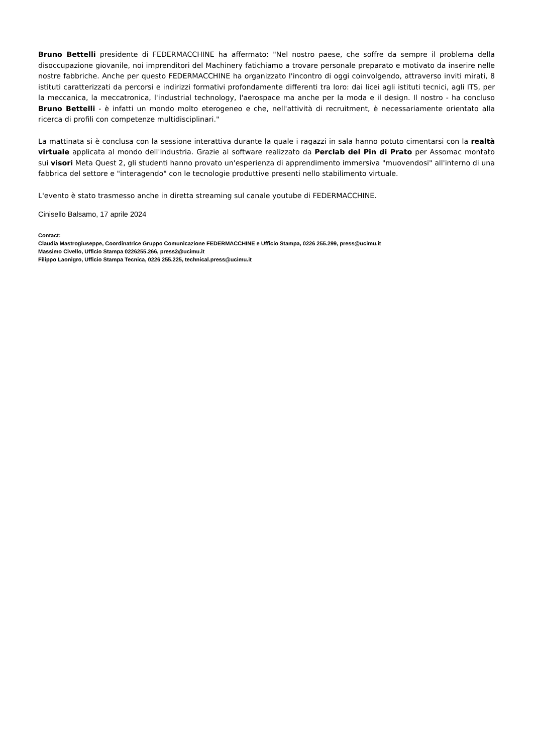Bruno Bettelli presidente di FEDERMACCHINE ha affermato: "Nel nostro paese, che soffre da sempre il problema della disoccupazione giovanile, noi imprenditori del Machinery fatichiamo a trovare personale preparato e motivato da inserire nelle nostre fabbriche. Anche per questo FEDERMACCHINE ha organizzato l'incontro di oggi coinvolgendo, attraverso inviti mirati, 8 istituti caratterizzati da percorsi e indirizzi formativi profondamente differenti tra loro: dai licei agli istituti tecnici, agli ITS, per la meccanica, la meccatronica, l'industrial technology, l'aerospace ma anche per la moda e il design. Il nostro - ha concluso Bruno Bettelli - è infatti un mondo molto eterogeneo e che, nell'attività di recruitment, è necessariamente orientato alla ricerca di profili con competenze multidisciplinari."
La mattinata si è conclusa con la sessione interattiva durante la quale i ragazzi in sala hanno potuto cimentarsi con la realtà virtuale applicata al mondo dell'industria. Grazie al software realizzato da Perclab del Pin di Prato per Assomac montato sui visori Meta Quest 2, gli studenti hanno provato un'esperienza di apprendimento immersiva "muovendosi" all'interno di una fabbrica del settore e "interagendo" con le tecnologie produttive presenti nello stabilimento virtuale.
L'evento è stato trasmesso anche in diretta streaming sul canale youtube di FEDERMACCHINE.
Cinisello Balsamo, 17 aprile 2024
Contact:
Claudia Mastrogiuseppe, Coordinatrice Gruppo Comunicazione FEDERMACCHINE e Ufficio Stampa, 0226 255.299, press@ucimu.it
Massimo Civello, Ufficio Stampa 0226255.266, press2@ucimu.it
Filippo Laonigro, Ufficio Stampa Tecnica, 0226 255.225, technical.press@ucimu.it